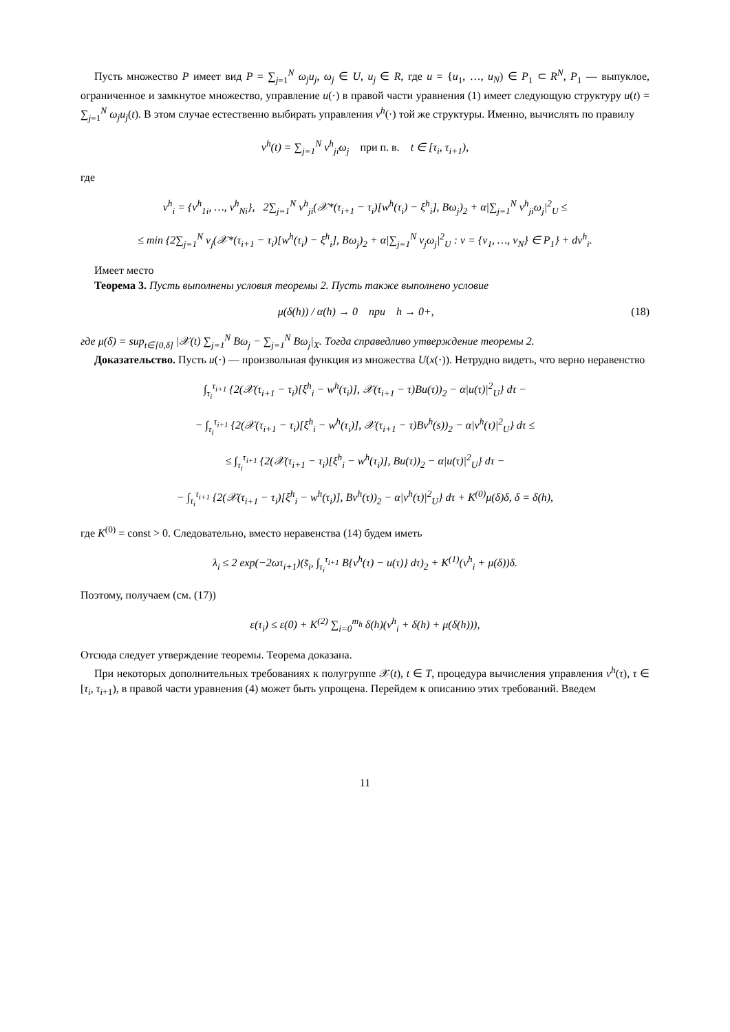Пусть множество P имеет вид P = ∑<sub>j=1</sub><sup>N</sup> ω<sub>j</sub>u<sub>j</sub>, ω<sub>j</sub> ∈ U, u<sub>j</sub> ∈ R, где u = {u<sub>1</sub>, …, u<sub>N</sub>) ∈ P<sub>1</sub> ⊂ R<sup>N</sup>, P<sub>1</sub> — выпуклое, ограниченное и замкнутое множество, управление u(·) в правой части уравнения (1) имеет следующую структуру u(t) = ∑<sub>j=1</sub><sup>N</sup> ω<sub>j</sub>u<sub>j</sub>(t). В этом случае естественно выбирать управления v<sup>h</sup>(·) той же структуры. Именно, вычислять по правилу
v<sup>h</sup>(t) = ∑<sub>j=1</sub><sup>N</sup> v<sup>h</sup><sub>ji</sub>ω<sub>j</sub> при п. в. t ∈ [τ<sub>i</sub>, τ<sub>i+1</sub>),
где
v<sup>h</sup><sub>i</sub> = {v<sup>h</sup><sub>1i</sub>, …, v<sup>h</sup><sub>Ni</sub>}, 2∑<sub>j=1</sub><sup>N</sup> v<sup>h</sup><sub>ji</sub>(𝒳*(τ<sub>i+1</sub> − τ<sub>i</sub>)[w<sup>h</sup>(τ<sub>i</sub>) − ξ<sup>h</sup><sub>i</sub>], Bω<sub>j</sub>)<sub>2</sub> + α|∑<sub>j=1</sub><sup>N</sup> v<sup>h</sup><sub>ji</sub>ω<sub>j</sub>|<sup>2</sup><sub>U</sub> ≤
≤ min {2∑<sub>j=1</sub><sup>N</sup> v<sub>j</sub>(𝒳*(τ<sub>i+1</sub> − τ<sub>i</sub>)[w<sup>h</sup>(τ<sub>i</sub>) − ξ<sup>h</sup><sub>i</sub>], Bω<sub>j</sub>)<sub>2</sub> + α|∑<sub>j=1</sub><sup>N</sup> v<sub>j</sub>ω<sub>j</sub>|<sup>2</sup><sub>U</sub> : v = {v<sub>1</sub>, …, v<sub>N</sub>} ∈ P<sub>1</sub>} + dν<sup>h</sup><sub>i</sub>.
Имеет место
Теорема 3. Пусть выполнены условия теоремы 2. Пусть также выполнено условие
μ(δ(h)) / α(h) → 0 при h → 0+, (18)
где μ(δ) = sup<sub>t∈[0,δ]</sub> |𝒳(t) ∑<sub>j=1</sub><sup>N</sup> Bω<sub>j</sub> − ∑<sub>j=1</sub><sup>N</sup> Bω<sub>j</sub>|<sub>X</sub>. Тогда справедливо утверждение теоремы 2.
Доказательство. Пусть u(·) — произвольная функция из множества U(x(·)). Нетрудно видеть, что верно неравенство
∫<sub>τ<sub>i</sub></sub><sup>τ<sub>i+1</sub></sup> {2(𝒳(τ<sub>i+1</sub> − τ<sub>i</sub>)[ξ<sup>h</sup><sub>i</sub> − w<sup>h</sup>(τ<sub>i</sub>)], 𝒳(τ<sub>i+1</sub> − τ)Bu(τ))<sub>2</sub> − α|u(τ)|<sup>2</sup><sub>U</sub>} dτ −
− ∫<sub>τ<sub>i</sub></sub><sup>τ<sub>i+1</sub></sup> {2(𝒳(τ<sub>i+1</sub> − τ<sub>i</sub>)[ξ<sup>h</sup><sub>i</sub> − w<sup>h</sup>(τ<sub>i</sub>)], 𝒳(τ<sub>i+1</sub> − τ)Bv<sup>h</sup>(s))<sub>2</sub> − α|v<sup>h</sup>(τ)|<sup>2</sup><sub>U</sub>} dτ ≤
≤ ∫<sub>τ<sub>i</sub></sub><sup>τ<sub>i+1</sub></sup> {2(𝒳(τ<sub>i+1</sub> − τ<sub>i</sub>)[ξ<sup>h</sup><sub>i</sub> − w<sup>h</sup>(τ<sub>i</sub>)], Bu(τ))<sub>2</sub> − α|u(τ)|<sup>2</sup><sub>U</sub>} dτ −
− ∫<sub>τ<sub>i</sub></sub><sup>τ<sub>i+1</sub></sup> {2(𝒳(τ<sub>i+1</sub> − τ<sub>i</sub>)[ξ<sup>h</sup><sub>i</sub> − w<sup>h</sup>(τ<sub>i</sub>)], Bv<sup>h</sup>(τ))<sub>2</sub> − α|v<sup>h</sup>(τ)|<sup>2</sup><sub>U</sub>} dτ + K<sup>(0)</sup>μ(δ)δ, δ = δ(h),
где K<sup>(0)</sup> = const > 0. Следовательно, вместо неравенства (14) будем иметь
λ<sub>i</sub> ≤ 2 exp(−2ωτ<sub>i+1</sub>)(s̃<sub>i</sub>, ∫<sub>τ<sub>i</sub></sub><sup>τ<sub>i+1</sub></sup> B{v<sup>h</sup>(τ) − u(τ)} dτ)<sub>2</sub> + K<sup>(1)</sup>(ν<sup>h</sup><sub>i</sub> + μ(δ))δ.
Поэтому, получаем (см. (17))
ε(τ<sub>i</sub>) ≤ ε(0) + K<sup>(2)</sup> ∑<sub>i=0</sub><sup>m<sub>h</sub></sup> δ(h)(ν<sup>h</sup><sub>i</sub> + δ(h) + μ(δ(h))),
Отсюда следует утверждение теоремы. Теорема доказана.
При некоторых дополнительных требованиях к полугруппе 𝒳(t), t ∈ T, процедура вычисления управления v<sup>h</sup>(τ), τ ∈ [τ<sub>i</sub>, τ<sub>i+1</sub>), в правой части уравнения (4) может быть упрощена. Перейдем к описанию этих требований. Введем
11